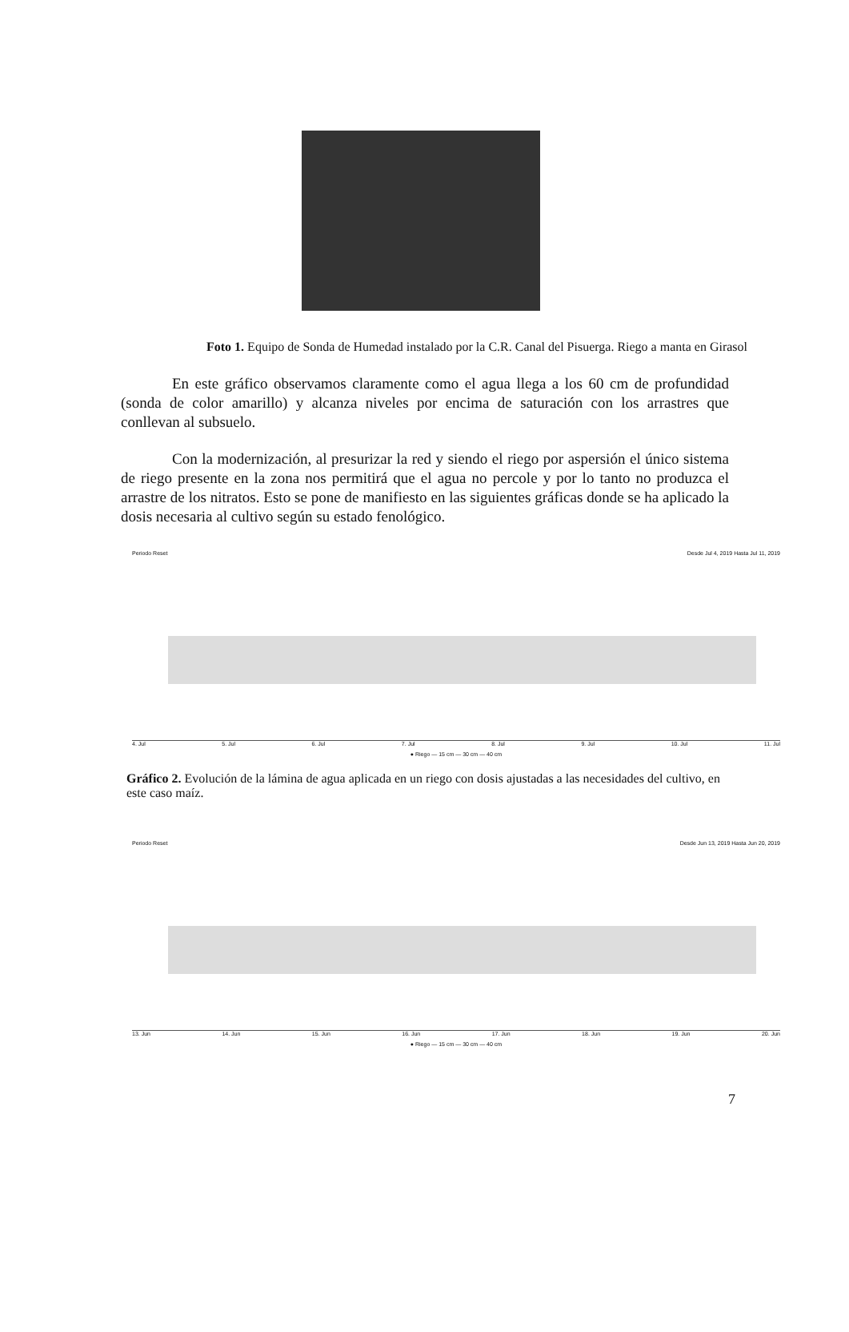Foto 1. Equipo de Sonda de Humedad instalado por la C.R. Canal del Pisuerga. Riego a manta en Girasol
En este gráfico observamos claramente como el agua llega a los 60 cm de profundidad (sonda de color amarillo) y alcanza niveles por encima de saturación con los arrastres que conllevan al subsuelo.
Con la modernización, al presurizar la red y siendo el riego por aspersión el único sistema de riego presente en la zona nos permitirá que el agua no percole y por lo tanto no produzca el arrastre de los nitratos. Esto se pone de manifiesto en las siguientes gráficas donde se ha aplicado la dosis necesaria al cultivo según su estado fenológico.
Periodo Reset Desde Jul 4, 2019 Hasta Jul 11, 2019
4. Jul 5. Jul 6. Jul 7. Jul 8. Jul 9. Jul 10. Jul 11. Jul
● Riego — 15 cm — 30 cm — 40 cm
Gráfico 2. Evolución de la lámina de agua aplicada en un riego con dosis ajustadas a las necesidades del cultivo, en este caso maíz.
Periodo Reset Desde Jun 13, 2019 Hasta Jun 20, 2019
13. Jun 14. Jun 15. Jun 16. Jun 17. Jun 18. Jun 19. Jun 20. Jun
● Riego — 15 cm — 30 cm — 40 cm
7